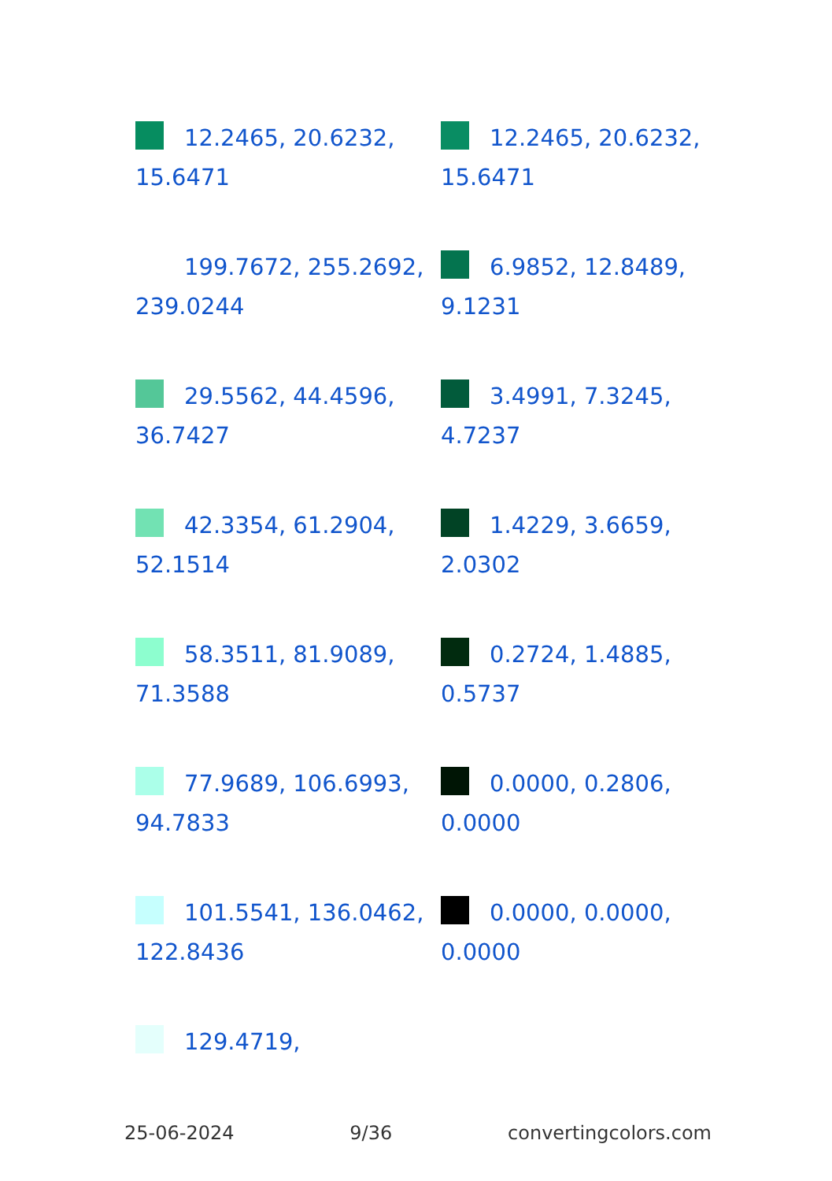12.2465, 20.6232, 15.6471
12.2465, 20.6232, 15.6471
199.7672, 255.2692, 239.0244
6.9852, 12.8489, 9.1231
29.5562, 44.4596, 36.7427
3.4991, 7.3245, 4.7237
42.3354, 61.2904, 52.1514
1.4229, 3.6659, 2.0302
58.3511, 81.9089, 71.3588
0.2724, 1.4885, 0.5737
77.9689, 106.6993, 94.7833
0.0000, 0.2806, 0.0000
101.5541, 136.0462, 122.8436
0.0000, 0.0000, 0.0000
129.4719,
25-06-2024 9/36 convertingcolors.com